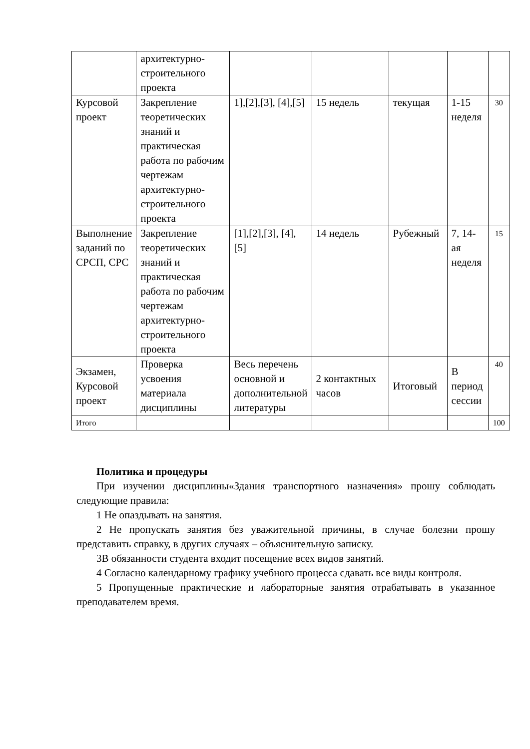| | архитектурно-строительного проекта | | | | | |
| Курсовой проект | Закрепление теоретических знаний и практическая работа по рабочим чертежам архитектурно-строительного проекта | 1],[2],[3], [4],[5] | 15 недель | текущая | 1-15 неделя | 30 |
| Выполнение заданий по СРСП, СРС | Закрепление теоретических знаний и практическая работа по рабочим чертежам архитектурно-строительного проекта | [1],[2],[3], [4],[5] | 14 недель | Рубежный | 7, 14-ая неделя | 15 |
| Экзамен, Курсовой проект | Проверка усвоения материала дисциплины | Весь перечень основной и дополнительной литературы | 2 контактных часов | Итоговый | В период сессии | 40 |
| Итого | | | | | | 100 |
Политика и процедуры
При изучении дисциплины«Здания транспортного назначения» прошу соблюдать следующие правила:
1 Не опаздывать на занятия.
2 Не пропускать занятия без уважительной причины, в случае болезни прошу представить справку, в других случаях – объяснительную записку.
3В обязанности студента входит посещение всех видов занятий.
4 Согласно календарному графику учебного процесса сдавать все виды контроля.
5 Пропущенные практические и лабораторные занятия отрабатывать в указанное преподавателем время.